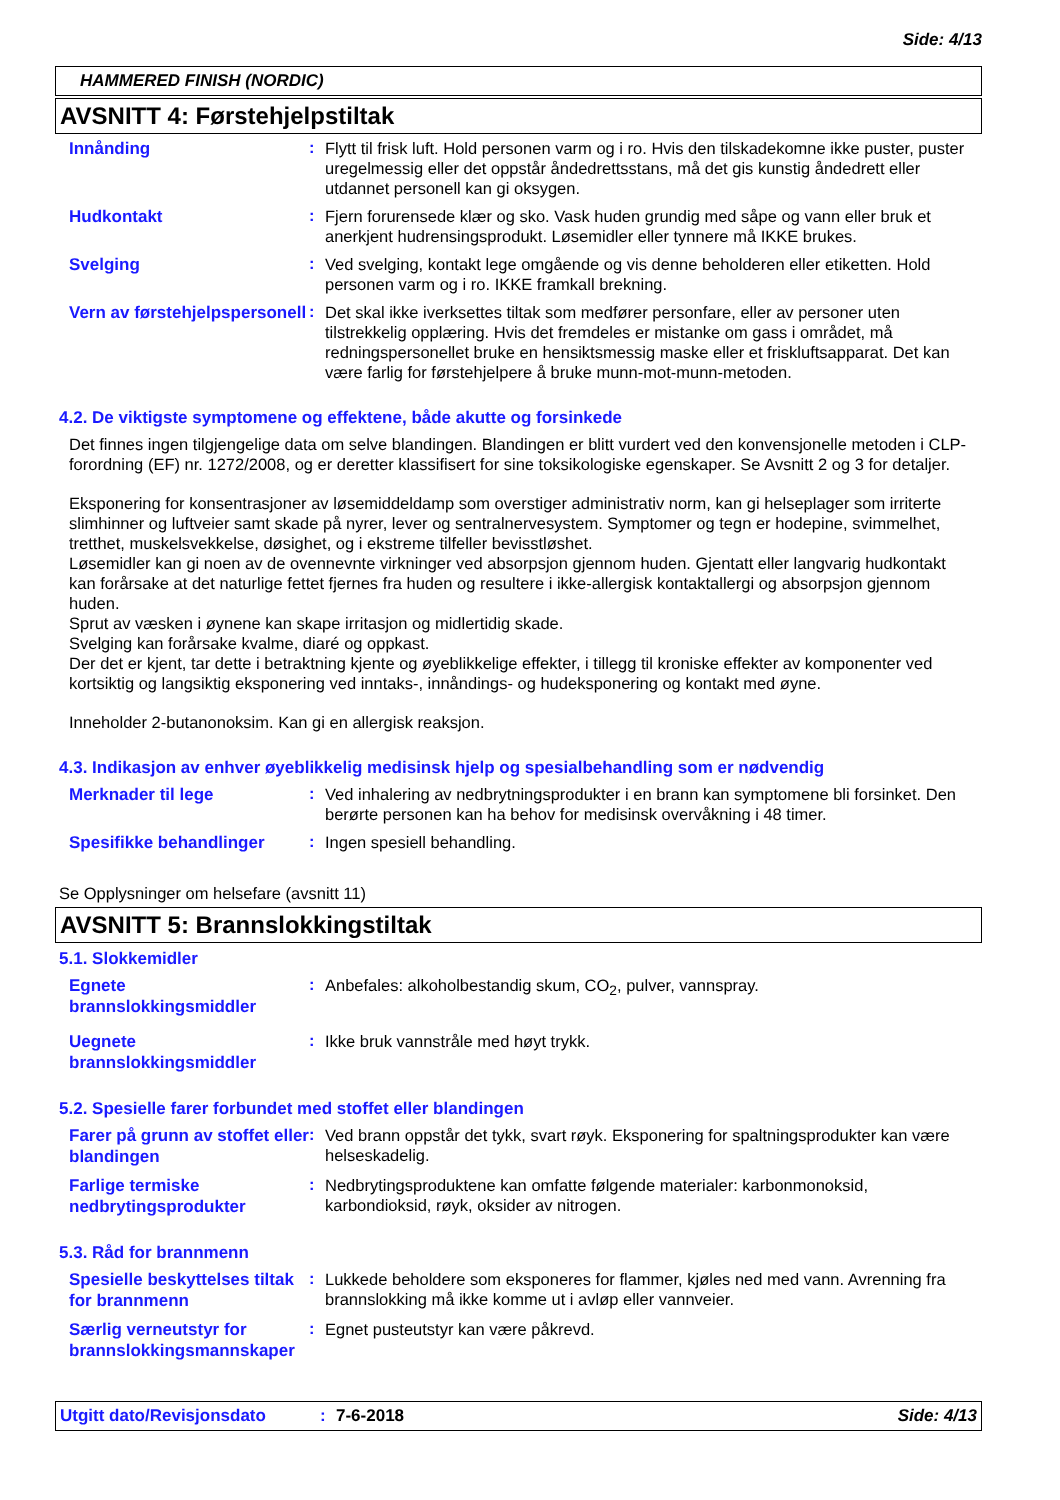Side: 4/13
HAMMERED FINISH (NORDIC)
AVSNITT 4: Førstehjelpstiltak
Innånding
:
Flytt til frisk luft. Hold personen varm og i ro. Hvis den tilskadekomne ikke puster, puster uregelmessig eller det oppstår åndedrettsstans, må det gis kunstig åndedrett eller utdannet personell kan gi oksygen.
Hudkontakt
:
Fjern forurensede klær og sko. Vask huden grundig med såpe og vann eller bruk et anerkjent hudrensingsprodukt. Løsemidler eller tynnere må IKKE brukes.
Svelging
:
Ved svelging, kontakt lege omgående og vis denne beholderen eller etiketten. Hold personen varm og i ro. IKKE framkall brekning.
Vern av førstehjelpspersonell
:
Det skal ikke iverksettes tiltak som medfører personfare, eller av personer uten tilstrekkelig opplæring. Hvis det fremdeles er mistanke om gass i området, må redningspersonellet bruke en hensiktsmessig maske eller et friskluftsapparat. Det kan være farlig for førstehjelpere å bruke munn-mot-munn-metoden.
4.2. De viktigste symptomene og effektene, både akutte og forsinkede
Det finnes ingen tilgjengelige data om selve blandingen. Blandingen er blitt vurdert ved den konvensjonelle metoden i CLP-forordning (EF) nr. 1272/2008, og er deretter klassifisert for sine toksikologiske egenskaper. Se Avsnitt 2 og 3 for detaljer.
Eksponering for konsentrasjoner av løsemiddeldamp som overstiger administrativ norm, kan gi helseplager som irriterte slimhinner og luftveier samt skade på nyrer, lever og sentralnervesystem. Symptomer og tegn er hodepine, svimmelhet, tretthet, muskelsvekkelse, døsighet, og i ekstreme tilfeller bevisstløshet.
Løsemidler kan gi noen av de ovennevnte virkninger ved absorpsjon gjennom huden. Gjentatt eller langvarig hudkontakt kan forårsake at det naturlige fettet fjernes fra huden og resultere i ikke-allergisk kontaktallergi og absorpsjon gjennom huden.
Sprut av væsken i øynene kan skape irritasjon og midlertidig skade.
Svelging kan forårsake kvalme, diaré og oppkast.
Der det er kjent, tar dette i betraktning kjente og øyeblikkelige effekter, i tillegg til kroniske effekter av komponenter ved kortsiktig og langsiktig eksponering ved inntaks-, innåndings- og hudeksponering og kontakt med øyne.
Inneholder 2-butanonoksim. Kan gi en allergisk reaksjon.
4.3. Indikasjon av enhver øyeblikkelig medisinsk hjelp og spesialbehandling som er nødvendig
Merknader til lege
:
Ved inhalering av nedbrytningsprodukter i en brann kan symptomene bli forsinket. Den berørte personen kan ha behov for medisinsk overvåkning i 48 timer.
Spesifikke behandlinger
:
Ingen spesiell behandling.
Se Opplysninger om helsefare (avsnitt 11)
AVSNITT 5: Brannslokkingstiltak
5.1. Slokkemidler
Egnete brannslokkingsmiddler
:
Anbefales: alkoholbestandig skum, CO<sub>2</sub>, pulver, vannspray.
Uegnete brannslokkingsmiddler
:
Ikke bruk vannstråle med høyt trykk.
5.2. Spesielle farer forbundet med stoffet eller blandingen
Farer på grunn av stoffet eller blandingen
:
Ved brann oppstår det tykk, svart røyk. Eksponering for spaltningsprodukter kan være helseskadelig.
Farlige termiske nedbrytingsprodukter
:
Nedbrytingsproduktene kan omfatte følgende materialer: karbonmonoksid, karbondioksid, røyk, oksider av nitrogen.
5.3. Råd for brannmenn
Spesielle beskyttelses tiltak for brannmenn
:
Lukkede beholdere som eksponeres for flammer, kjøles ned med vann. Avrenning fra brannslokking må ikke komme ut i avløp eller vannveier.
Særlig verneutstyr for brannslokkingsmannskaper
:
Egnet pusteutstyr kan være påkrevd.
Utgitt dato/Revisjonsdato: 7-6-2018 Side: 4/13